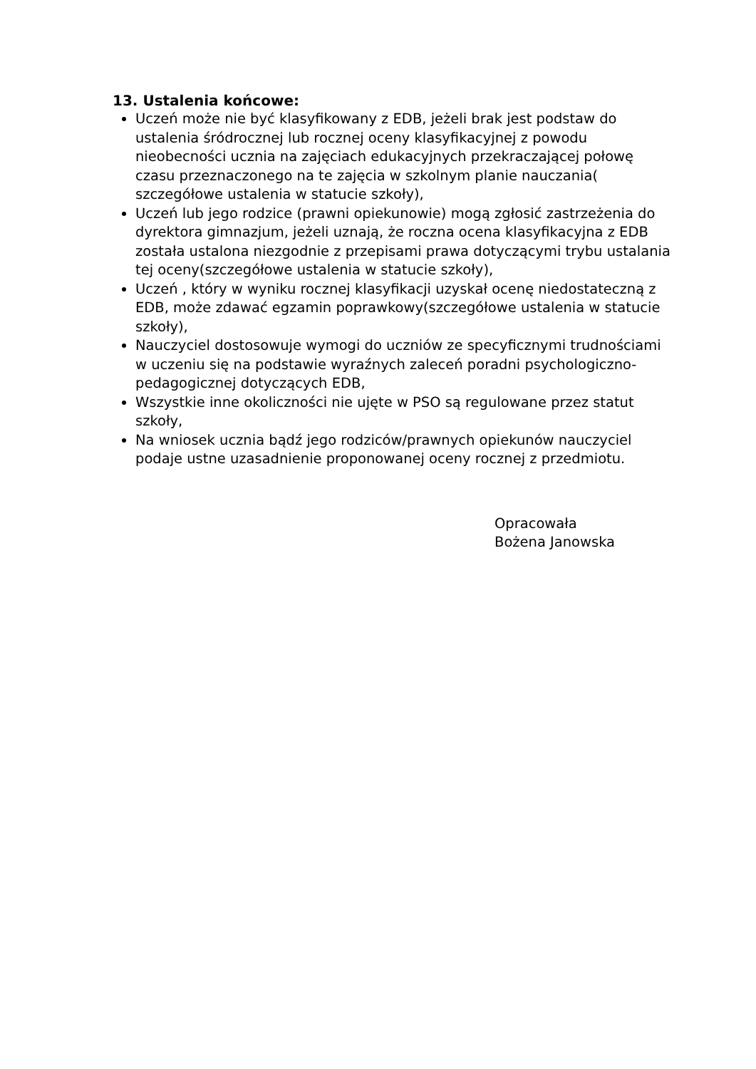13. Ustalenia końcowe:
Uczeń może nie być klasyfikowany z EDB, jeżeli brak jest podstaw do ustalenia śródrocznej lub rocznej oceny klasyfikacyjnej z powodu nieobecności ucznia na zajęciach edukacyjnych przekraczającej połowę czasu przeznaczonego na te zajęcia w szkolnym planie nauczania( szczegółowe ustalenia w statucie szkoły),
Uczeń lub jego rodzice (prawni opiekunowie) mogą zgłosić zastrzeżenia do dyrektora gimnazjum, jeżeli uznają, że roczna ocena klasyfikacyjna z EDB została ustalona niezgodnie z przepisami prawa dotyczącymi trybu ustalania tej oceny(szczegółowe ustalenia w statucie szkoły),
Uczeń , który w wyniku rocznej klasyfikacji uzyskał ocenę niedostateczną z EDB, może zdawać egzamin poprawkowy(szczegółowe ustalenia w statucie szkoły),
Nauczyciel dostosowuje wymogi do uczniów ze specyficznymi trudnościami w uczeniu się na podstawie wyraźnych zaleceń poradni psychologiczno-pedagogicznej dotyczących EDB,
Wszystkie inne okoliczności nie ujęte w PSO są regulowane przez statut szkoły,
Na wniosek ucznia bądź jego rodziców/prawnych opiekunów nauczyciel podaje ustne uzasadnienie proponowanej oceny rocznej z przedmiotu.
Opracowała
Bożena Janowska